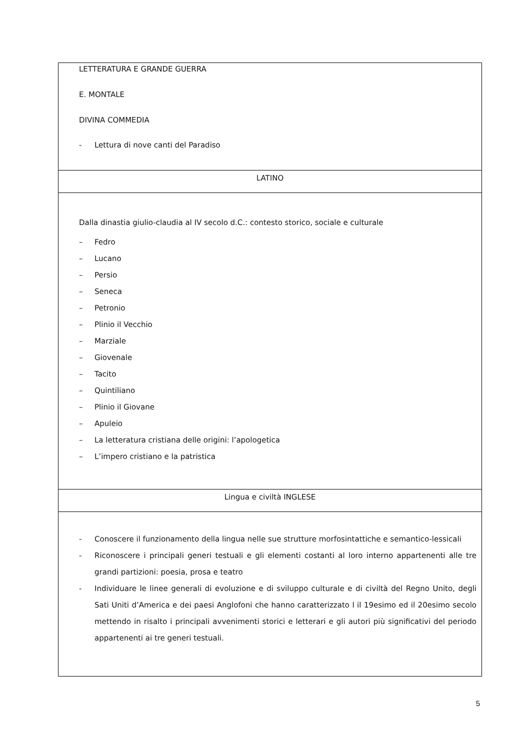| LETTERATURA E GRANDE GUERRA E. MONTALE DIVINA COMMEDIA - Lettura di nove canti del Paradiso |
| LATINO |
| Dalla dinastia giulio-claudia al IV secolo d.C.: contesto storico, sociale e culturale – Fedro – Lucano – Persio – Seneca – Petronio – Plinio il Vecchio – Marziale – Giovenale – Tacito – Quintiliano – Plinio il Giovane – Apuleio – La letteratura cristiana delle origini: l’apologetica – L’impero cristiano e la patristica |
| Lingua e civiltà INGLESE |
| - Conoscere il funzionamento della lingua nelle sue strutture morfosintattiche e semantico-lessicali - Riconoscere i principali generi testuali e gli elementi costanti al loro interno appartenenti alle tre grandi partizioni: poesia, prosa e teatro - Individuare le linee generali di evoluzione e di sviluppo culturale e di civiltà del Regno Unito, degli Sati Uniti d’America e dei paesi Anglofoni che hanno caratterizzato l il 19esimo ed il 20esimo secolo mettendo in risalto i principali avvenimenti storici e letterari e gli autori più significativi del periodo appartenenti ai tre generi testuali. |
5